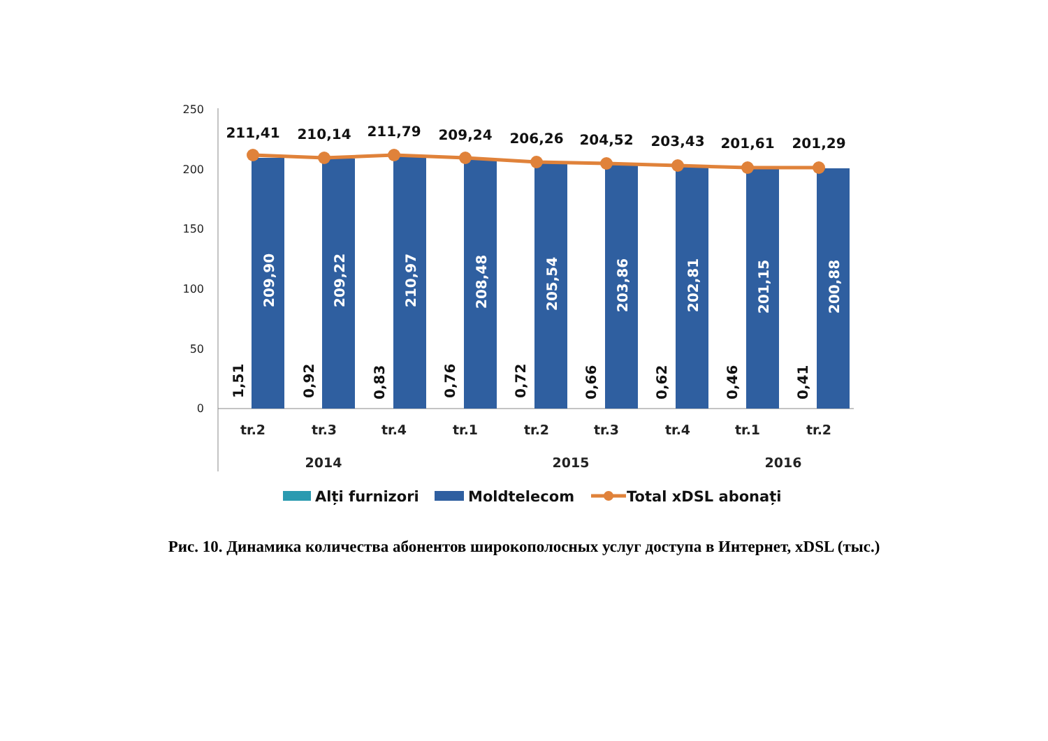250
200
150
100
50
0
211,41
210,14
211,79
209,24
206,26
204,52
203,43
201,61
201,29
209,90
209,22
210,97
208,48
205,54
203,86
202,81
201,15
200,88
1,51
0,92
0,83
0,76
0,72
0,66
0,62
0,46
0,41
tr.2
tr.3
tr.4
tr.1
tr.2
tr.3
tr.4
tr.1
tr.2
2014
2015
2016
Alți furnizori
Moldtelecom
Total xDSL abonați
Рис. 10. Динамика количества абонентов широкополосных услуг доступа в Интернет, xDSL (тыс.)